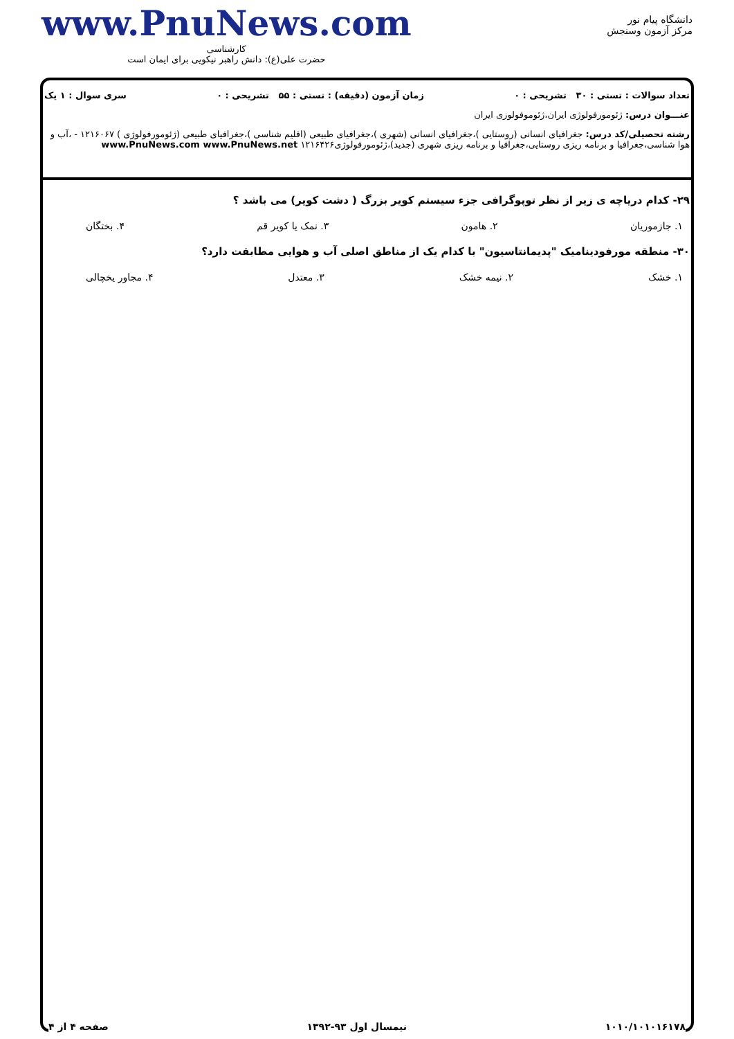دانشگاه پیام نور
مرکز آزمون وسنجش
www.PnuNews.com
کارشناسی
حضرت علی(ع): دانش راهبر نیکویی برای ایمان است
تعداد سوالات : تستی : ۳۰ تشریحی : ۰ زمان آزمون (دقیقه) : تستی : ۵۵ تشریحی : ۰ سری سوال : ۱ یک
عنـــوان درس: ژئومورفولوژی ایران،ژئوموفولوزی ایران
رشته تحصیلی/کد درس: جغرافیای انسانی (روستایی )،جغرافیای انسانی (شهری )،جغرافیای طبیعی (اقلیم شناسی )،جغرافیای طبیعی (ژئومورفولوژی ) ۱۲۱۶۰۶۷ - ،آب و هوا شناسی،جغرافیا و برنامه ریزی روستایی،جغرافیا و برنامه ریزی شهری (جدید)،ژئومورفولوژی۱۲۱۶۴۲۶ www.PnuNews.com www.PnuNews.net
۲۹- کدام دریاچه ی زیر از نظر توپوگرافی جزء سیستم کویر بزرگ ( دشت کویر) می باشد ؟
۱. جازموریان ۲. هامون ۳. نمک یا کویر قم ۴. بختگان
۳۰- منطقه مورفودینامیک "پدیمانتاسیون" با کدام یک از مناطق اصلی آب و هوایی مطابقت دارد؟
۱. خشک ۲. نیمه خشک ۳. معتدل ۴. مجاور یخچالی
۱۰۱۰/۱۰۱۰۱۶۱۷۸ نیمسال اول ۹۳-۱۳۹۲ صفحه ۴ از ۴